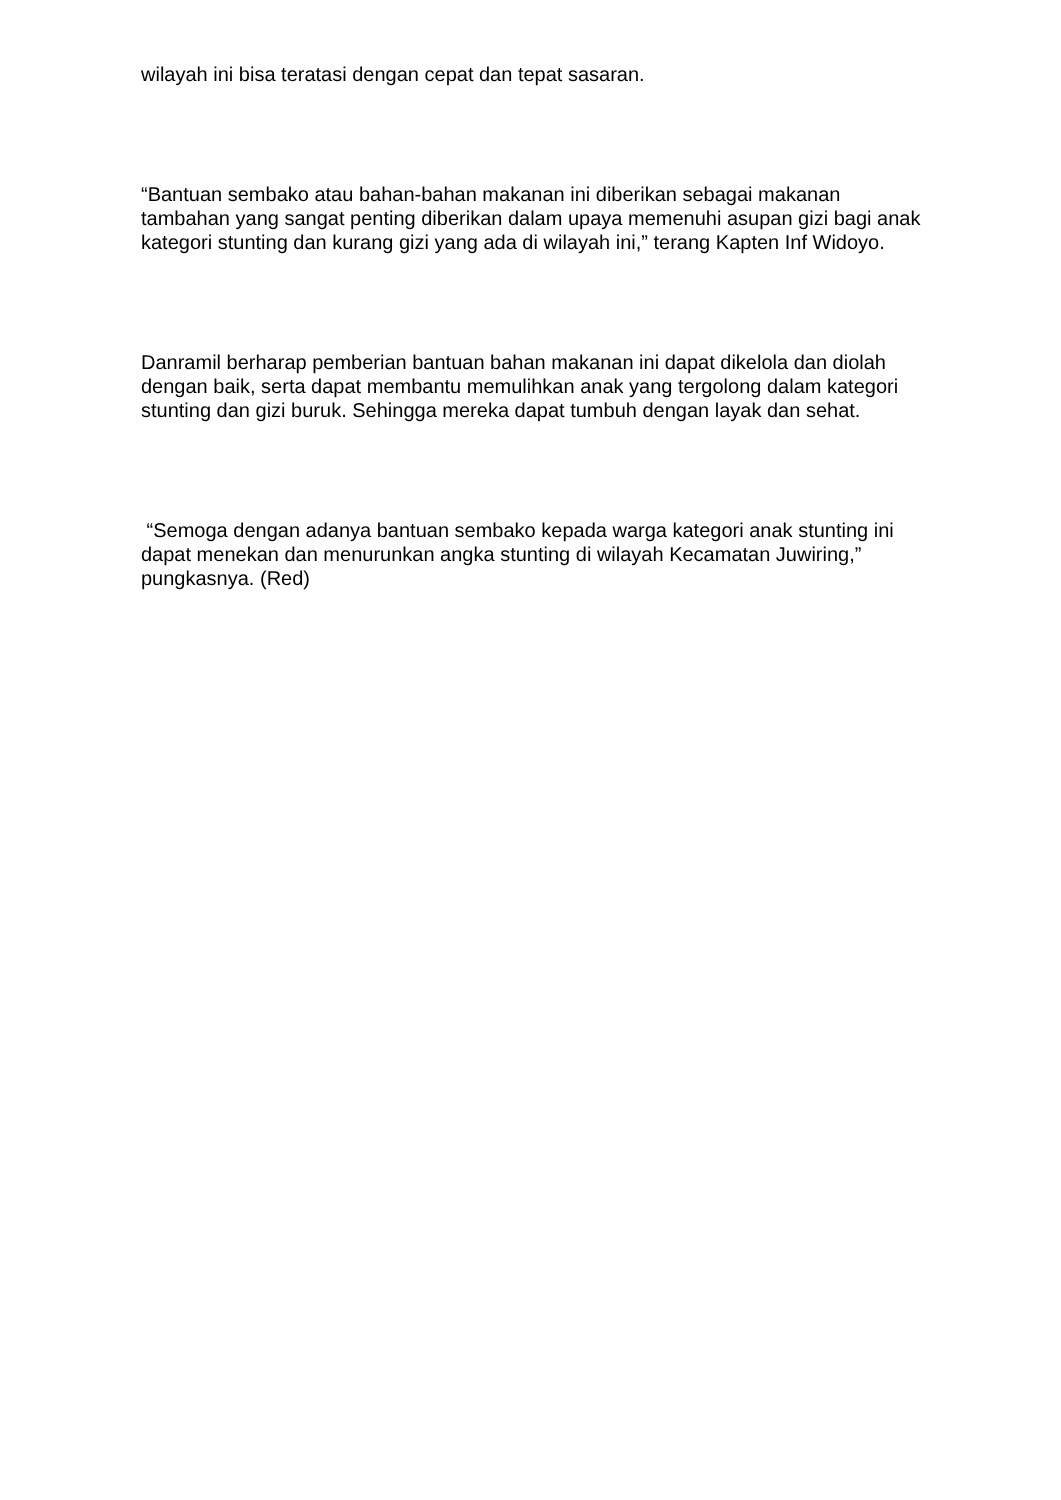wilayah ini bisa teratasi dengan cepat dan tepat sasaran.
“Bantuan sembako atau bahan-bahan makanan ini diberikan sebagai makanan tambahan yang sangat penting diberikan dalam upaya memenuhi asupan gizi bagi anak kategori stunting dan kurang gizi yang ada di wilayah ini,” terang Kapten Inf Widoyo.
Danramil berharap pemberian bantuan bahan makanan ini dapat dikelola dan diolah dengan baik, serta dapat membantu memulihkan anak yang tergolong dalam kategori stunting dan gizi buruk. Sehingga mereka dapat tumbuh dengan layak dan sehat.
“Semoga dengan adanya bantuan sembako kepada warga kategori anak stunting ini dapat menekan dan menurunkan angka stunting di wilayah Kecamatan Juwiring,” pungkasnya. (Red)